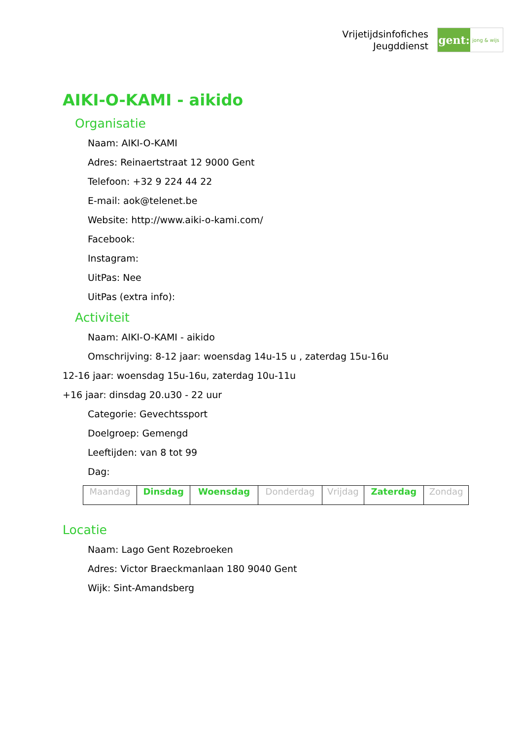Vrijetijdsinfofiches
Jeugddienst
gent:
jong & wijs
AIKI-O-KAMI - aikido
Organisatie
Naam: AIKI-O-KAMI
Adres: Reinaertstraat 12 9000 Gent
Telefoon: +32 9 224 44 22
E-mail: aok@telenet.be
Website: http://www.aiki-o-kami.com/
Facebook:
Instagram:
UitPas: Nee
UitPas (extra info):
Activiteit
Naam: AIKI-O-KAMI - aikido
Omschrijving: 8-12 jaar: woensdag 14u-15 u , zaterdag 15u-16u
12-16 jaar: woensdag 15u-16u, zaterdag 10u-11u
+16 jaar: dinsdag 20.u30 - 22 uur
Categorie: Gevechtssport
Doelgroep: Gemengd
Leeftijden: van 8 tot 99
Dag:
| Maandag | Dinsdag | Woensdag | Donderdag | Vrijdag | Zaterdag | Zondag |
Locatie
Naam: Lago Gent Rozebroeken
Adres: Victor Braeckmanlaan 180 9040 Gent
Wijk: Sint-Amandsberg